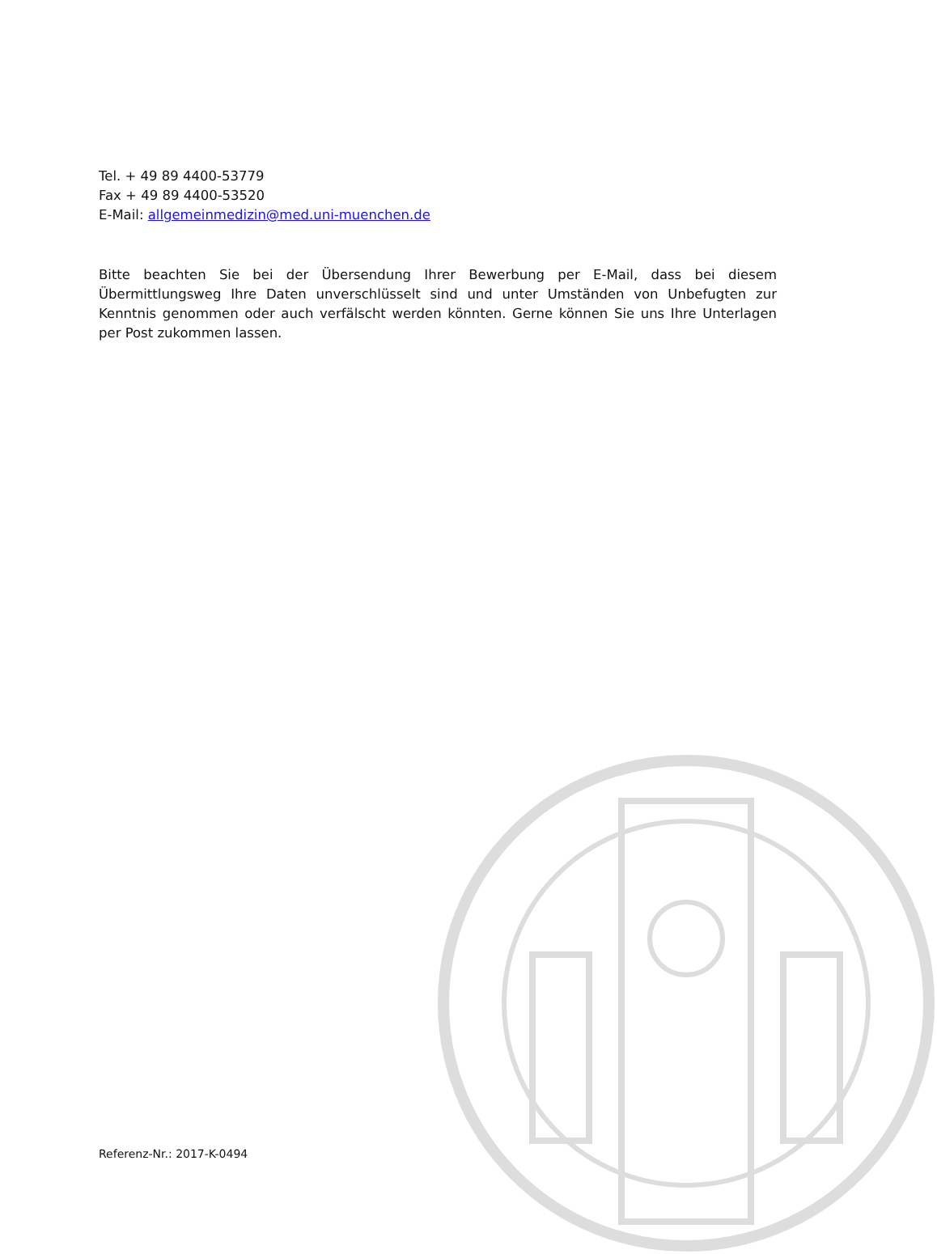Tel. + 49 89 4400-53779
Fax + 49 89 4400-53520
E-Mail: allgemeinmedizin@med.uni-muenchen.de
Bitte beachten Sie bei der Übersendung Ihrer Bewerbung per E-Mail, dass bei diesem Übermittlungsweg Ihre Daten unverschlüsselt sind und unter Umständen von Unbefugten zur Kenntnis genommen oder auch verfälscht werden könnten. Gerne können Sie uns Ihre Unterlagen per Post zukommen lassen.
Referenz-Nr.: 2017-K-0494